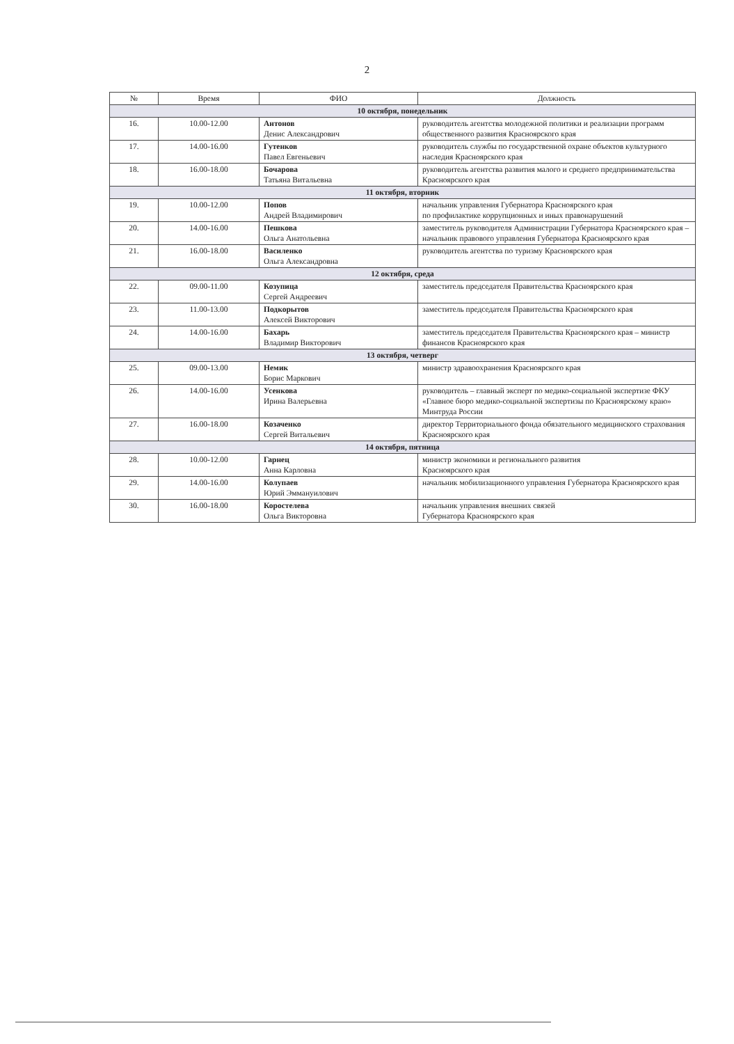2
| № | Время | ФИО | Должность |
| --- | --- | --- | --- |
| 10 октября, понедельник | | | |
| 16. | 10.00-12.00 | Антонов Денис Александрович | руководитель агентства молодежной политики и реализации программ общественного развития Красноярского края |
| 17. | 14.00-16.00 | Гутенков Павел Евгеньевич | руководитель службы по государственной охране объектов культурного наследия Красноярского края |
| 18. | 16.00-18.00 | Бочарова Татьяна Витальевна | руководитель агентства развития малого и среднего предпринимательства Красноярского края |
| 11 октября, вторник | | | |
| 19. | 10.00-12.00 | Попов Андрей Владимирович | начальник управления Губернатора Красноярского края по профилактике коррупционных и иных правонарушений |
| 20. | 14.00-16.00 | Пешкова Ольга Анатольевна | заместитель руководителя Администрации Губернатора Красноярского края – начальник правового управления Губернатора Красноярского края |
| 21. | 16.00-18.00 | Василенко Ольга Александровна | руководитель агентства по туризму Красноярского края |
| 12 октября, среда | | | |
| 22. | 09.00-11.00 | Козупица Сергей Андреевич | заместитель председателя Правительства Красноярского края |
| 23. | 11.00-13.00 | Подкорытов Алексей Викторович | заместитель председателя Правительства Красноярского края |
| 24. | 14.00-16.00 | Бахарь Владимир Викторович | заместитель председателя Правительства Красноярского края – министр финансов Красноярского края |
| 13 октября, четверг | | | |
| 25. | 09.00-13.00 | Немик Борис Маркович | министр здравоохранения Красноярского края |
| 26. | 14.00-16.00 | Усенкова Ирина Валерьевна | руководитель – главный эксперт по медико-социальной экспертизе ФКУ «Главное бюро медико-социальной экспертизы по Красноярскому краю» Минтруда России |
| 27. | 16.00-18.00 | Козаченко Сергей Витальевич | директор Территориального фонда обязательного медицинского страхования Красноярского края |
| 14 октября, пятница | | | |
| 28. | 10.00-12.00 | Гарнец Анна Карловна | министр экономики и регионального развития Красноярского края |
| 29. | 14.00-16.00 | Колупаев Юрий Эммануилович | начальник мобилизационного управления Губернатора Красноярского края |
| 30. | 16.00-18.00 | Коростелева Ольга Викторовна | начальник управления внешних связей Губернатора Красноярского края |